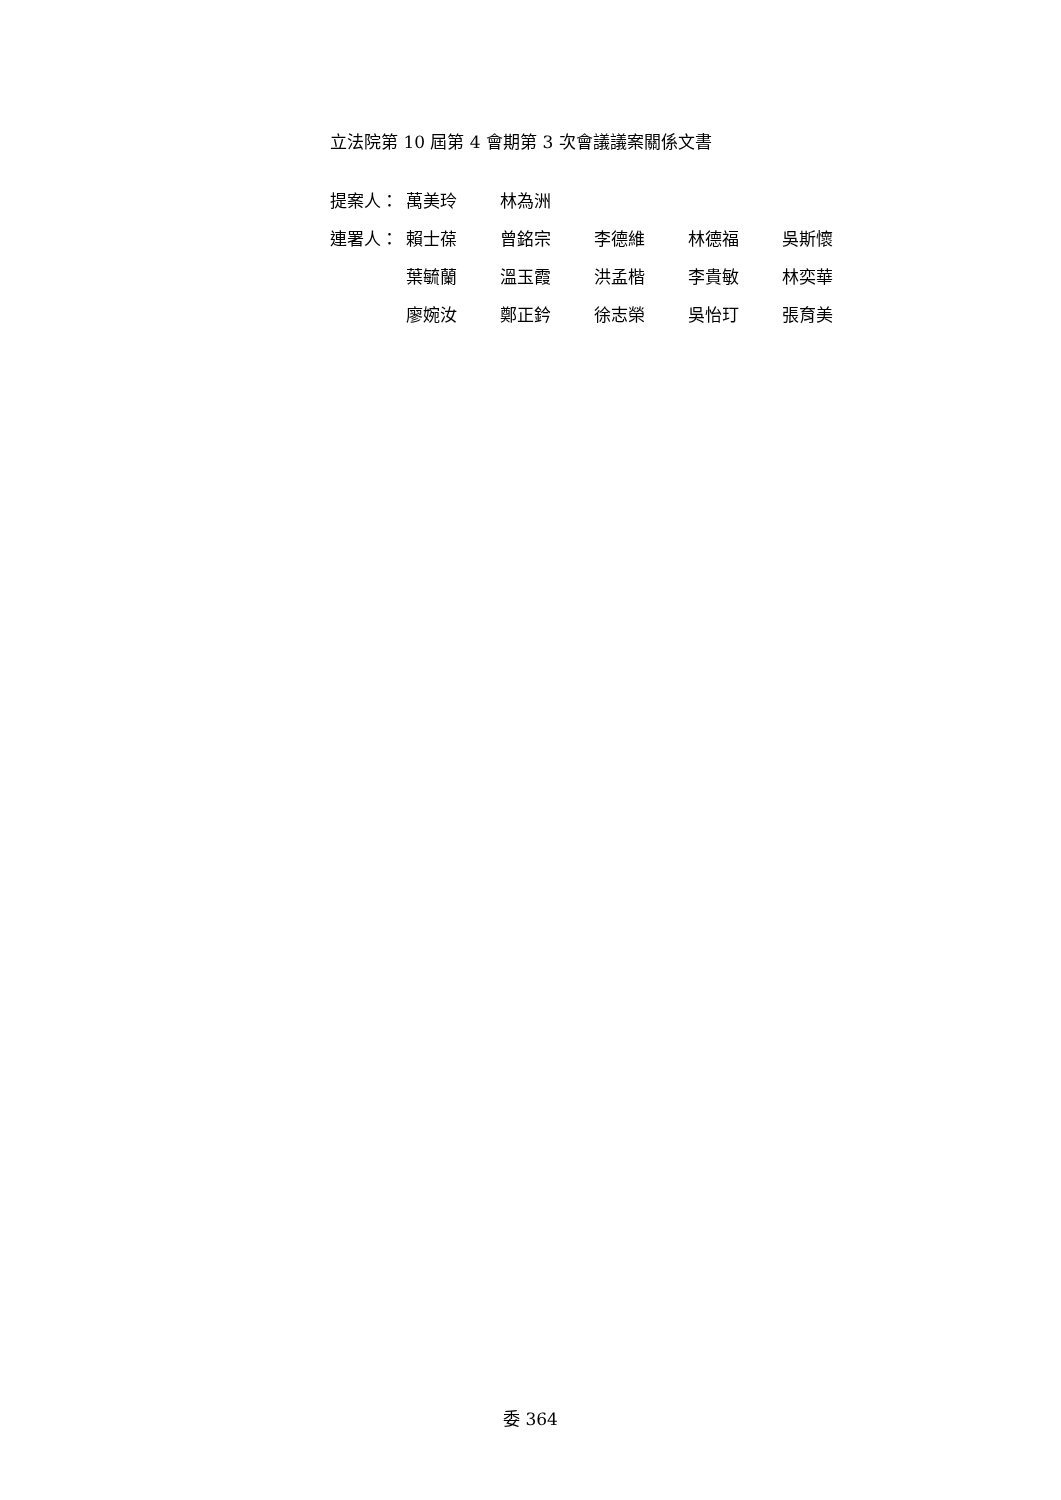立法院第 10 屆第 4 會期第 3 次會議議案關係文書
| 提案人： | 萬美玲 | 林為洲 | | | |
| 連署人： | 賴士葆 | 曾銘宗 | 李德維 | 林德福 | 吳斯懷 |
| | 葉毓蘭 | 溫玉霞 | 洪孟楷 | 李貴敏 | 林奕華 |
| | 廖婉汝 | 鄭正鈐 | 徐志榮 | 吳怡玎 | 張育美 |
委 364